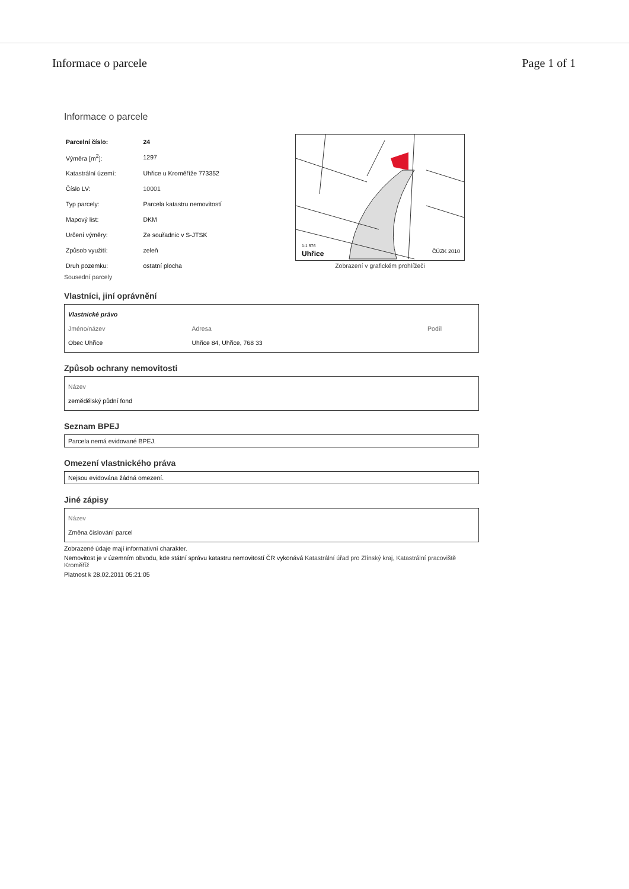Informace o parcele Page 1 of 1
Informace o parcele
| Parcelní číslo: | 24 |
| Výměra [m<sup>2</sup>]: | 1297 |
| Katastrální území: | Uhřice u Kroměříže 773352 |
| Číslo LV: | 10001 |
| Typ parcely: | Parcela katastru nemovitostí |
| Mapový list: | DKM |
| Určení výměry: | Ze souřadnic v S-JTSK |
| Způsob využití: | zeleň |
| Druh pozemku: | ostatní plocha |
1:1 576
Uhřice
ČÚZK 2010
Zobrazení v grafickém prohlížeči
Sousední parcely
Vlastníci, jiní oprávnění
| Vlastnické právo | | |
| Jméno/název | Adresa | Podíl |
| Obec Uhřice | Uhřice 84, Uhřice, 768 33 | |
Způsob ochrany nemovitosti
| Název |
| --- |
| zemědělský půdní fond |
Seznam BPEJ
Parcela nemá evidované BPEJ.
Omezení vlastnického práva
Nejsou evidována žádná omezení.
Jiné zápisy
| Název |
| --- |
| Změna číslování parcel |
Zobrazené údaje mají informativní charakter.
Nemovitost je v územním obvodu, kde státní správu katastru nemovitostí ČR vykonává Katastrální úřad pro Zlínský kraj, Katastrální pracoviště Kroměříž
Platnost k 28.02.2011 05:21:05